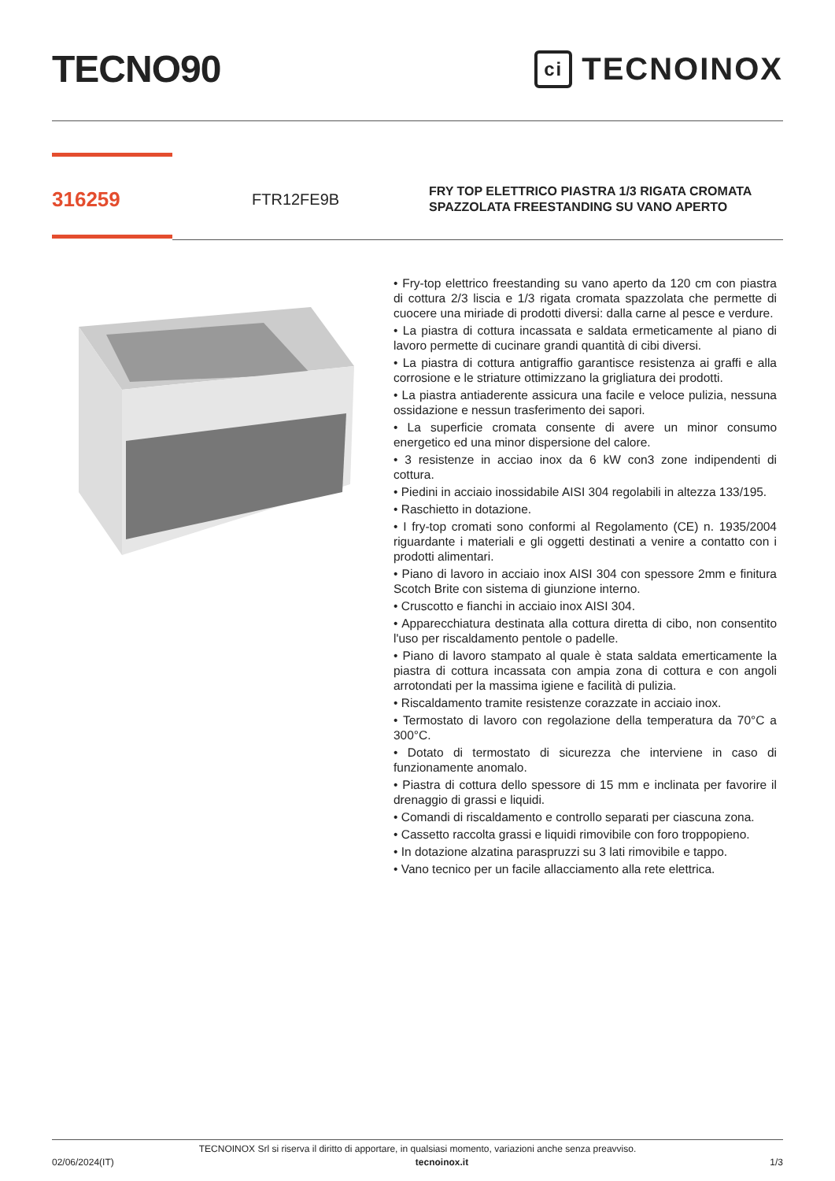TECNO90
ci TECNOINOX
316259
FTR12FE9B
FRY TOP ELETTRICO PIASTRA 1/3 RIGATA CROMATA SPAZZOLATA FREESTANDING SU VANO APERTO
• Fry-top elettrico freestanding su vano aperto da 120 cm con piastra di cottura 2/3 liscia e 1/3 rigata cromata spazzolata che permette di cuocere una miriade di prodotti diversi: dalla carne al pesce e verdure.
• La piastra di cottura incassata e saldata ermeticamente al piano di lavoro permette di cucinare grandi quantità di cibi diversi.
• La piastra di cottura antigraffio garantisce resistenza ai graffi e alla corrosione e le striature ottimizzano la grigliatura dei prodotti.
• La piastra antiaderente assicura una facile e veloce pulizia, nessuna ossidazione e nessun trasferimento dei sapori.
• La superficie cromata consente di avere un minor consumo energetico ed una minor dispersione del calore.
• 3 resistenze in acciao inox da 6 kW con3 zone indipendenti di cottura.
• Piedini in acciaio inossidabile AISI 304 regolabili in altezza 133/195.
• Raschietto in dotazione.
• I fry-top cromati sono conformi al Regolamento (CE) n. 1935/2004 riguardante i materiali e gli oggetti destinati a venire a contatto con i prodotti alimentari.
• Piano di lavoro in acciaio inox AISI 304 con spessore 2mm e finitura Scotch Brite con sistema di giunzione interno.
• Cruscotto e fianchi in acciaio inox AISI 304.
• Apparecchiatura destinata alla cottura diretta di cibo, non consentito l'uso per riscaldamento pentole o padelle.
• Piano di lavoro stampato al quale è stata saldata emerticamente la piastra di cottura incassata con ampia zona di cottura e con angoli arrotondati per la massima igiene e facilità di pulizia.
• Riscaldamento tramite resistenze corazzate in acciaio inox.
• Termostato di lavoro con regolazione della temperatura da 70°C a 300°C.
• Dotato di termostato di sicurezza che interviene in caso di funzionamente anomalo.
• Piastra di cottura dello spessore di 15 mm e inclinata per favorire il drenaggio di grassi e liquidi.
• Comandi di riscaldamento e controllo separati per ciascuna zona.
• Cassetto raccolta grassi e liquidi rimovibile con foro troppopieno.
• In dotazione alzatina paraspruzzi su 3 lati rimovibile e tappo.
• Vano tecnico per un facile allacciamento alla rete elettrica.
TECNOINOX Srl si riserva il diritto di apportare, in qualsiasi momento, variazioni anche senza preavviso.
02/06/2024(IT) tecnoinox.it 1/3